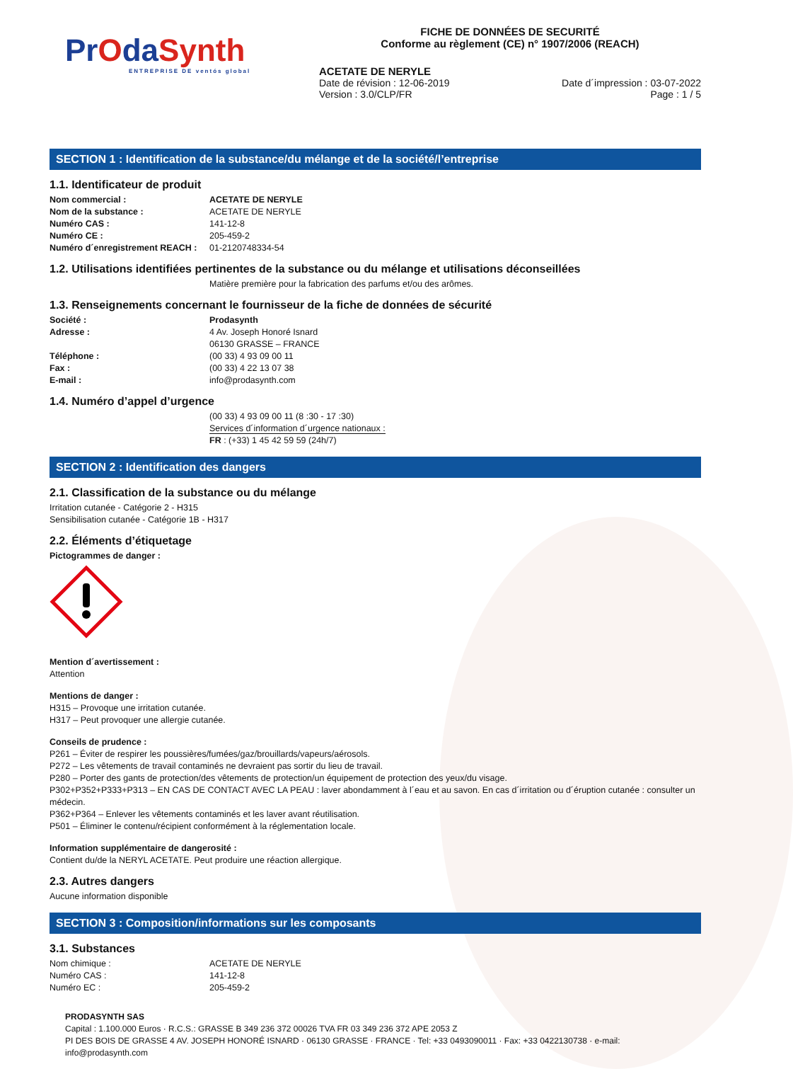PrOdaSynth
ENTREPRISE DE ventós global
FICHE DE DONNÉES DE SECURITÉ
Conforme au règlement (CE) n° 1907/2006 (REACH)
ACETATE DE NERYLE
Date de révision : 12-06-2019 Date d´impression : 03-07-2022
Version : 3.0/CLP/FR Page : 1 / 5
SECTION 1 : Identification de la substance/du mélange et de la société/l’entreprise
1.1. Identificateur de produit
Nom commercial : ACETATE DE NERYLE Nom de la substance : ACETATE DE NERYLE Numéro CAS : 141-12-8 Numéro CE : 205-459-2 Numéro d´enregistrement REACH : 01-2120748334-54
1.2. Utilisations identifiées pertinentes de la substance ou du mélange et utilisations déconseillées
Matière première pour la fabrication des parfums et/ou des arômes.
1.3. Renseignements concernant le fournisseur de la fiche de données de sécurité
Société : Prodasynth Adresse : 4 Av. Joseph Honoré Isnard 06130 GRASSE – FRANCE Téléphone : (00 33) 4 93 09 00 11 Fax : (00 33) 4 22 13 07 38 E-mail : info@prodasynth.com
1.4. Numéro d’appel d’urgence
(00 33) 4 93 09 00 11 (8 :30 - 17 :30) Services d´information d´urgence nationaux : FR : (+33) 1 45 42 59 59 (24h/7)
SECTION 2 : Identification des dangers
2.1. Classification de la substance ou du mélange
Irritation cutanée - Catégorie 2 - H315
Sensibilisation cutanée - Catégorie 1B - H317
2.2. Éléments d’étiquetage
Pictogrammes de danger :
Mention d´avertissement :
Attention
Mentions de danger :
H315 – Provoque une irritation cutanée.
H317 – Peut provoquer une allergie cutanée.
Conseils de prudence :
P261 – Éviter de respirer les poussières/fumées/gaz/brouillards/vapeurs/aérosols.
P272 – Les vêtements de travail contaminés ne devraient pas sortir du lieu de travail.
P280 – Porter des gants de protection/des vêtements de protection/un équipement de protection des yeux/du visage.
P302+P352+P333+P313 – EN CAS DE CONTACT AVEC LA PEAU : laver abondamment à l´eau et au savon. En cas d´irritation ou d´éruption cutanée : consulter un médecin.
P362+P364 – Enlever les vêtements contaminés et les laver avant réutilisation.
P501 – Éliminer le contenu/récipient conformément à la réglementation locale.
Information supplémentaire de dangerosité :
Contient du/de la NERYL ACETATE. Peut produire une réaction allergique.
2.3. Autres dangers
Aucune information disponible
SECTION 3 : Composition/informations sur les composants
3.1. Substances
Nom chimique : ACETATE DE NERYLE Numéro CAS : 141-12-8 Numéro EC : 205-459-2
PRODASYNTH SAS
Capital : 1.100.000 Euros · R.C.S.: GRASSE B 349 236 372 00026 TVA FR 03 349 236 372 APE 2053 Z
PI DES BOIS DE GRASSE 4 AV. JOSEPH HONORÉ ISNARD · 06130 GRASSE · FRANCE · Tel: +33 0493090011 · Fax: +33 0422130738 · e-mail: info@prodasynth.com